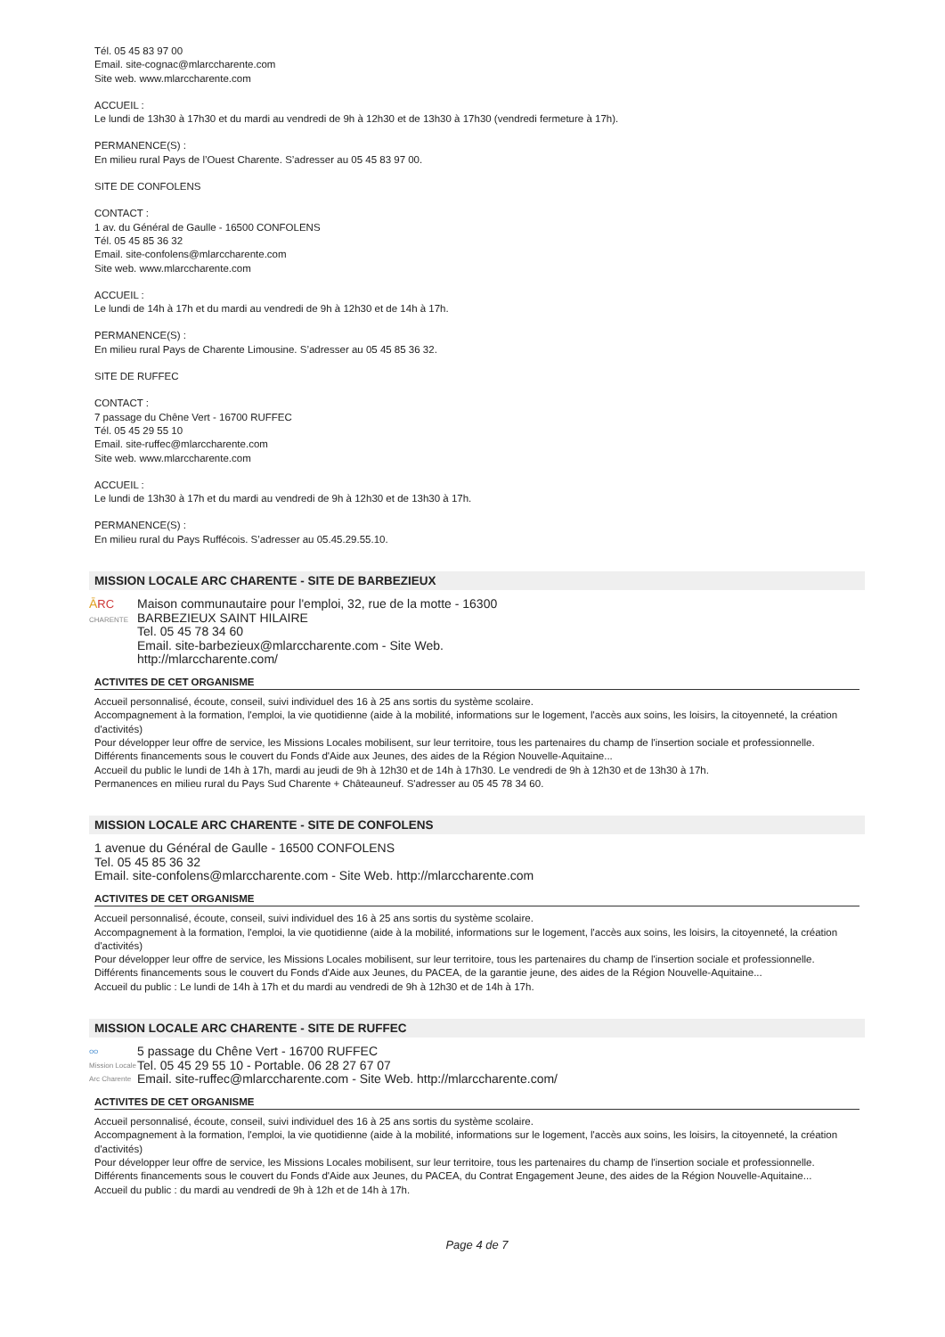Tél. 05 45 83 97 00
Email. site-cognac@mlarccharente.com
Site web. www.mlarccharente.com
ACCUEIL :
Le lundi de 13h30 à 17h30 et du mardi au vendredi de 9h à 12h30 et de 13h30 à 17h30 (vendredi fermeture à 17h).
PERMANENCE(S) :
En milieu rural Pays de l’Ouest Charente. S’adresser au 05 45 83 97 00.
SITE DE CONFOLENS
CONTACT :
1 av. du Général de Gaulle - 16500 CONFOLENS
Tél. 05 45 85 36 32
Email. site-confolens@mlarccharente.com
Site web. www.mlarccharente.com
ACCUEIL :
Le lundi de 14h à 17h et du mardi au vendredi de 9h à 12h30 et de 14h à 17h.
PERMANENCE(S) :
En milieu rural Pays de Charente Limousine. S’adresser au 05 45 85 36 32.
SITE DE RUFFEC
CONTACT :
7 passage du Chêne Vert - 16700 RUFFEC
Tél. 05 45 29 55 10
Email. site-ruffec@mlarccharente.com
Site web. www.mlarccharente.com
ACCUEIL :
Le lundi de 13h30 à 17h et du mardi au vendredi de 9h à 12h30 et de 13h30 à 17h.
PERMANENCE(S) :
En milieu rural du Pays Ruffécois. S’adresser au 05.45.29.55.10.
MISSION LOCALE ARC CHARENTE - SITE DE BARBEZIEUX
ĀRC
CHARENTE
Maison communautaire pour l'emploi, 32, rue de la motte - 16300
BARBEZIEUX SAINT HILAIRE
Tel. 05 45 78 34 60
Email. site-barbezieux@mlarccharente.com - Site Web.
http://mlarccharente.com/
ACTIVITES DE CET ORGANISME
Accueil personnalisé, écoute, conseil, suivi individuel des 16 à 25 ans sortis du système scolaire.
Accompagnement à la formation, l'emploi, la vie quotidienne (aide à la mobilité, informations sur le logement, l'accès aux soins, les loisirs, la citoyenneté, la création d'activités)
Pour développer leur offre de service, les Missions Locales mobilisent, sur leur territoire, tous les partenaires du champ de l'insertion sociale et professionnelle.
Différents financements sous le couvert du Fonds d'Aide aux Jeunes, des aides de la Région Nouvelle-Aquitaine...
Accueil du public le lundi de 14h à 17h, mardi au jeudi de 9h à 12h30 et de 14h à 17h30. Le vendredi de 9h à 12h30 et de 13h30 à 17h.
Permanences en milieu rural du Pays Sud Charente + Châteauneuf. S'adresser au 05 45 78 34 60.
MISSION LOCALE ARC CHARENTE - SITE DE CONFOLENS
1 avenue du Général de Gaulle - 16500 CONFOLENS
Tel. 05 45 85 36 32
Email. site-confolens@mlarccharente.com - Site Web. http://mlarccharente.com
ACTIVITES DE CET ORGANISME
Accueil personnalisé, écoute, conseil, suivi individuel des 16 à 25 ans sortis du système scolaire.
Accompagnement à la formation, l'emploi, la vie quotidienne (aide à la mobilité, informations sur le logement, l'accès aux soins, les loisirs, la citoyenneté, la création d'activités)
Pour développer leur offre de service, les Missions Locales mobilisent, sur leur territoire, tous les partenaires du champ de l'insertion sociale et professionnelle.
Différents financements sous le couvert du Fonds d'Aide aux Jeunes, du PACEA, de la garantie jeune, des aides de la Région Nouvelle-Aquitaine...
Accueil du public : Le lundi de 14h à 17h et du mardi au vendredi de 9h à 12h30 et de 14h à 17h.
MISSION LOCALE ARC CHARENTE - SITE DE RUFFEC
ဝဝ
Mission Locale
Arc Charente
5 passage du Chêne Vert - 16700 RUFFEC
Tel. 05 45 29 55 10 - Portable. 06 28 27 67 07
Email. site-ruffec@mlarccharente.com - Site Web. http://mlarccharente.com/
ACTIVITES DE CET ORGANISME
Accueil personnalisé, écoute, conseil, suivi individuel des 16 à 25 ans sortis du système scolaire.
Accompagnement à la formation, l'emploi, la vie quotidienne (aide à la mobilité, informations sur le logement, l'accès aux soins, les loisirs, la citoyenneté, la création d'activités)
Pour développer leur offre de service, les Missions Locales mobilisent, sur leur territoire, tous les partenaires du champ de l'insertion sociale et professionnelle.
Différents financements sous le couvert du Fonds d'Aide aux Jeunes, du PACEA, du Contrat Engagement Jeune, des aides de la Région Nouvelle-Aquitaine...
Accueil du public : du mardi au vendredi de 9h à 12h et de 14h à 17h.
Page 4 de 7